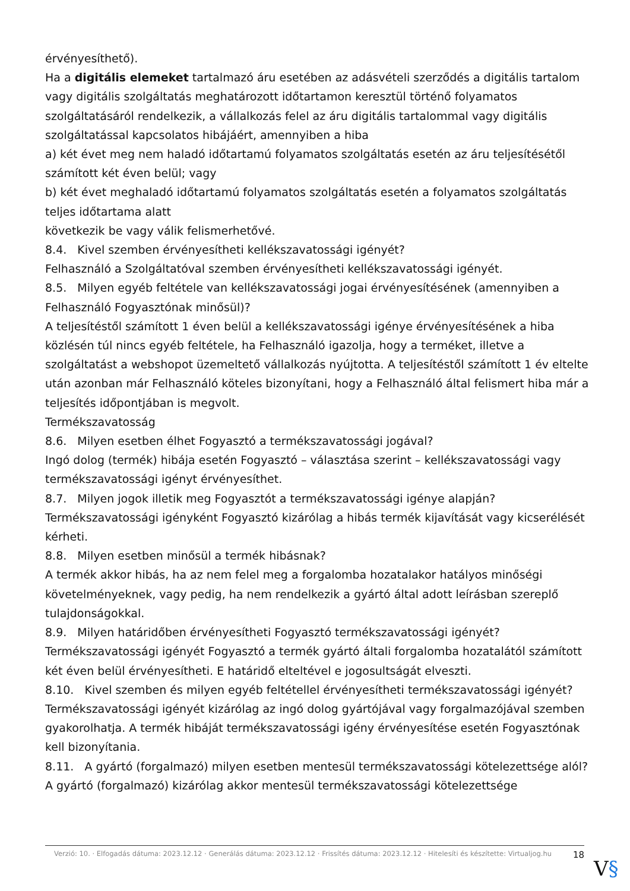érvényesíthető).
Ha a digitális elemeket tartalmazó áru esetében az adásvételi szerződés a digitális tartalom vagy digitális szolgáltatás meghatározott időtartamon keresztül történő folyamatos szolgáltatásáról rendelkezik, a vállalkozás felel az áru digitális tartalommal vagy digitális szolgáltatással kapcsolatos hibájáért, amennyiben a hiba
a) két évet meg nem haladó időtartamú folyamatos szolgáltatás esetén az áru teljesítésétől számított két éven belül; vagy
b) két évet meghaladó időtartamú folyamatos szolgáltatás esetén a folyamatos szolgáltatás teljes időtartama alatt
következik be vagy válik felismerhetővé.
8.4. Kivel szemben érvényesítheti kellékszavatossági igényét?
Felhasználó a Szolgáltatóval szemben érvényesítheti kellékszavatossági igényét.
8.5. Milyen egyéb feltétele van kellékszavatossági jogai érvényesítésének (amennyiben a Felhasználó Fogyasztónak minősül)?
A teljesítéstől számított 1 éven belül a kellékszavatossági igénye érvényesítésének a hiba közlésén túl nincs egyéb feltétele, ha Felhasználó igazolja, hogy a terméket, illetve a szolgáltatást a webshopot üzemeltető vállalkozás nyújtotta. A teljesítéstől számított 1 év eltelte után azonban már Felhasználó köteles bizonyítani, hogy a Felhasználó által felismert hiba már a teljesítés időpontjában is megvolt.
Termékszavatosság
8.6. Milyen esetben élhet Fogyasztó a termékszavatossági jogával?
Ingó dolog (termék) hibája esetén Fogyasztó – választása szerint – kellékszavatossági vagy termékszavatossági igényt érvényesíthet.
8.7. Milyen jogok illetik meg Fogyasztót a termékszavatossági igénye alapján?
Termékszavatossági igényként Fogyasztó kizárólag a hibás termék kijavítását vagy kicserélését kérheti.
8.8. Milyen esetben minősül a termék hibásnak?
A termék akkor hibás, ha az nem felel meg a forgalomba hozatalakor hatályos minőségi követelményeknek, vagy pedig, ha nem rendelkezik a gyártó által adott leírásban szereplő tulajdonságokkal.
8.9. Milyen határidőben érvényesítheti Fogyasztó termékszavatossági igényét?
Termékszavatossági igényét Fogyasztó a termék gyártó általi forgalomba hozatalától számított két éven belül érvényesítheti. E határidő elteltével e jogosultságát elveszti.
8.10. Kivel szemben és milyen egyéb feltétellel érvényesítheti termékszavatossági igényét?
Termékszavatossági igényét kizárólag az ingó dolog gyártójával vagy forgalmazójával szemben gyakorolhatja. A termék hibáját termékszavatossági igény érvényesítése esetén Fogyasztónak kell bizonyítania.
8.11. A gyártó (forgalmazó) milyen esetben mentesül termékszavatossági kötelezettsége alól?
A gyártó (forgalmazó) kizárólag akkor mentesül termékszavatossági kötelezettsége
Verzió: 10. · Elfogadás dátuma: 2023.12.12 · Generálás dátuma: 2023.12.12 · Frissítés dátuma: 2023.12.12 · Hitelesíti és készítette: Virtualjog.hu
18
V§